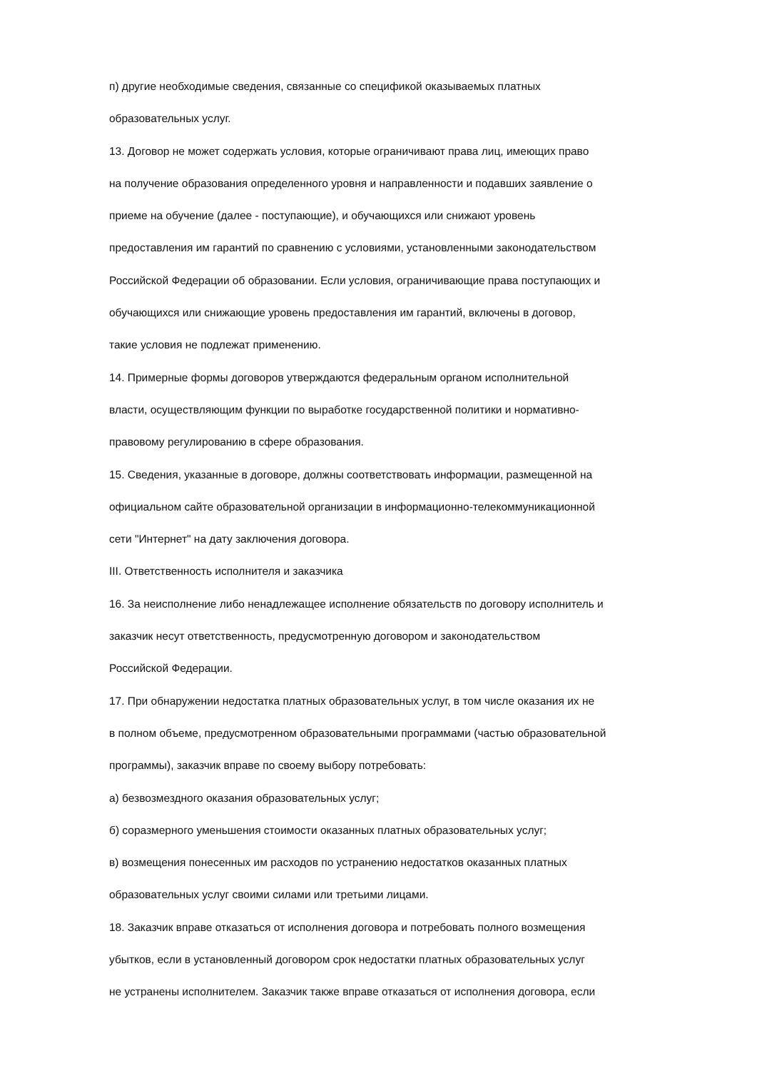п) другие необходимые сведения, связанные со спецификой оказываемых платных
образовательных услуг.
13. Договор не может содержать условия, которые ограничивают права лиц, имеющих право
на получение образования определенного уровня и направленности и подавших заявление о
приеме на обучение (далее - поступающие), и обучающихся или снижают уровень
предоставления им гарантий по сравнению с условиями, установленными законодательством
Российской Федерации об образовании. Если условия, ограничивающие права поступающих и
обучающихся или снижающие уровень предоставления им гарантий, включены в договор,
такие условия не подлежат применению.
14. Примерные формы договоров утверждаются федеральным органом исполнительной
власти, осуществляющим функции по выработке государственной политики и нормативно-
правовому регулированию в сфере образования.
15. Сведения, указанные в договоре, должны соответствовать информации, размещенной на
официальном сайте образовательной организации в информационно-телекоммуникационной
сети "Интернет" на дату заключения договора.
III. Ответственность исполнителя и заказчика
16. За неисполнение либо ненадлежащее исполнение обязательств по договору исполнитель и
заказчик несут ответственность, предусмотренную договором и законодательством
Российской Федерации.
17. При обнаружении недостатка платных образовательных услуг, в том числе оказания их не
в полном объеме, предусмотренном образовательными программами (частью образовательной
программы), заказчик вправе по своему выбору потребовать:
а) безвозмездного оказания образовательных услуг;
б) соразмерного уменьшения стоимости оказанных платных образовательных услуг;
в) возмещения понесенных им расходов по устранению недостатков оказанных платных
образовательных услуг своими силами или третьими лицами.
18. Заказчик вправе отказаться от исполнения договора и потребовать полного возмещения
убытков, если в установленный договором срок недостатки платных образовательных услуг
не устранены исполнителем. Заказчик также вправе отказаться от исполнения договора, если